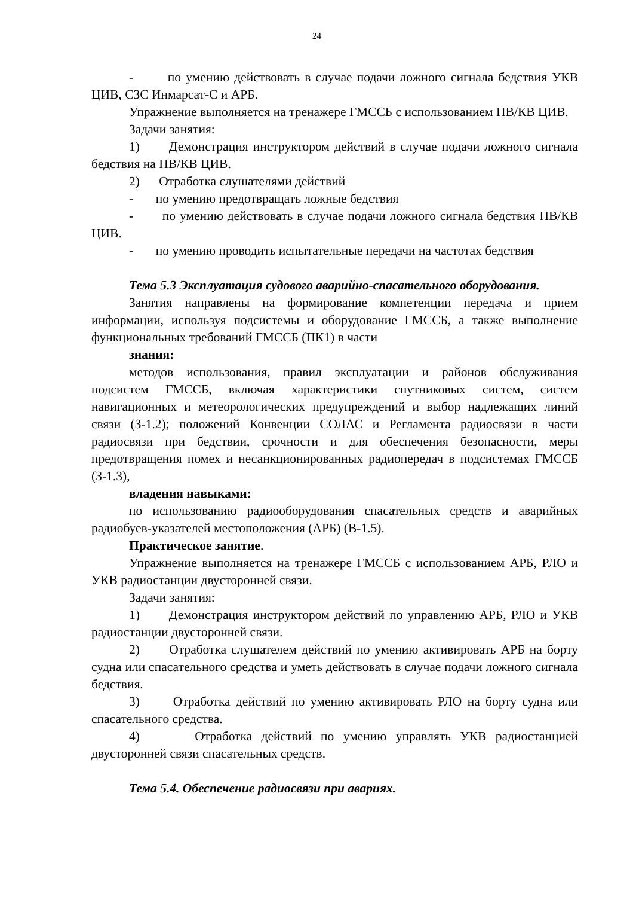24
- по умению действовать в случае подачи ложного сигнала бедствия УКВ ЦИВ, СЗС Инмарсат-С и АРБ.
Упражнение выполняется на тренажере ГМССБ с использованием ПВ/КВ ЦИВ.
Задачи занятия:
1) Демонстрация инструктором действий в случае подачи ложного сигнала бедствия на ПВ/КВ ЦИВ.
2) Отработка слушателями действий
- по умению предотвращать ложные бедствия
- по умению действовать в случае подачи ложного сигнала бедствия ПВ/КВ ЦИВ.
- по умению проводить испытательные передачи на частотах бедствия
Тема 5.3 Эксплуатация судового аварийно-спасательного оборудования.
Занятия направлены на формирование компетенции передача и прием информации, используя подсистемы и оборудование ГМССБ, а также выполнение функциональных требований ГМССБ (ПК1) в части
знания:
методов использования, правил эксплуатации и районов обслуживания подсистем ГМССБ, включая характеристики спутниковых систем, систем навигационных и метеорологических предупреждений и выбор надлежащих линий связи (З-1.2); положений Конвенции СОЛАС и Регламента радиосвязи в части радиосвязи при бедствии, срочности и для обеспечения безопасности, меры предотвращения помех и несанкционированных радиопередач в подсистемах ГМССБ (З-1.3),
владения навыками:
по использованию радиооборудования спасательных средств и аварийных радиобуев-указателей местоположения (АРБ) (В-1.5).
Практическое занятие.
Упражнение выполняется на тренажере ГМССБ с использованием АРБ, РЛО и УКВ радиостанции двусторонней связи.
Задачи занятия:
1) Демонстрация инструктором действий по управлению АРБ, РЛО и УКВ радиостанции двусторонней связи.
2) Отработка слушателем действий по умению активировать АРБ на борту судна или спасательного средства и уметь действовать в случае подачи ложного сигнала бедствия.
3) Отработка действий по умению активировать РЛО на борту судна или спасательного средства.
4) Отработка действий по умению управлять УКВ радиостанцией двусторонней связи спасательных средств.
Тема 5.4. Обеспечение радиосвязи при авариях.